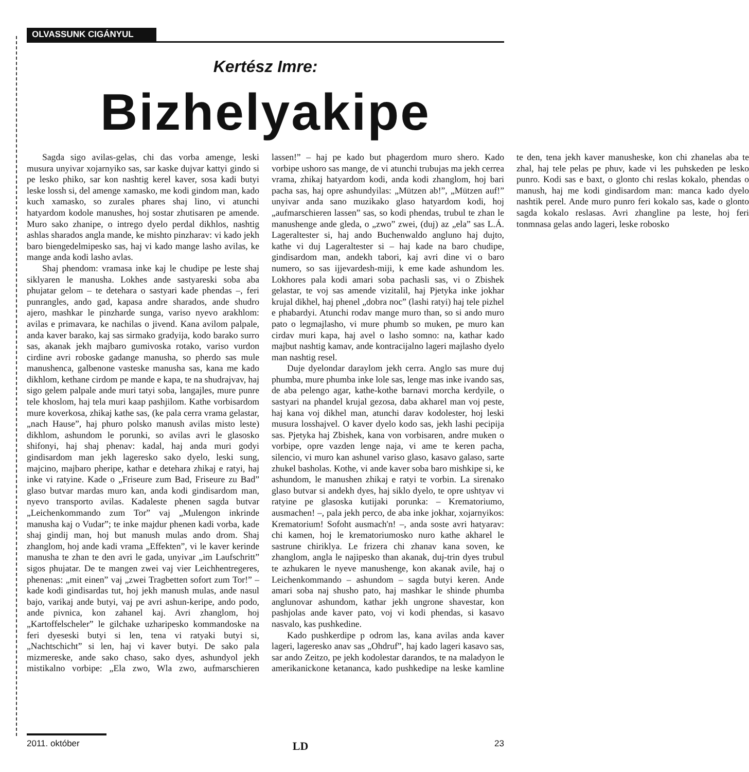OLVASSUNK CIGÁNYUL
Kertész Imre:
Bizhelyakipe
Sagda sigo avilas-gelas, chi das vorba amenge, leski musura unyivar xojarnyiko sas, sar kaske dujvar kattyi gindo si pe lesko phiko, sar kon nashtig kerel kaver, sosa kadi butyi leske lossh si, del amenge xamasko, me kodi gindom man, kado kuch xamasko, so zurales phares shaj lino, vi atunchi hatyardom kodole manushes, hoj sostar zhutisaren pe amende. Muro sako zhanipe, o intrego dyelo perdal dikhlos, nashtig ashlas sharados angla mande, ke mishto pinzharav: vi kado jekh baro biengedelmipesko sas, haj vi kado mange lasho avilas, ke mange anda kodi lasho avlas.
Shaj phendom: vramasa inke kaj le chudipe pe leste shaj siklyaren le manusha. Lokhes ande sastyareski soba aba phujatar gelom – te detehara o sastyari kade phendas –, feri punrangles, ando gad, kapasa andre sharados, ande shudro ajero, mashkar le pinzharde sunga, variso nyevo arakhlom: avilas e primavara, ke nachilas o jivend. Kana avilom palpale, anda kaver barako, kaj sas sirmako gradyija, kodo barako surro sas, akanak jekh majbaro gumivoska rotako, variso vurdon cirdine avri roboske gadange manusha, so pherdo sas mule manushenca, galbenone vasteske manusha sas, kana me kado dikhlom, kethane cirdom pe mande e kapa, te na shudrajvav, haj sigo gelem palpale ande muri tatyi soba, langajles, mure punre tele khoslom, haj tela muri kaap pashjilom. Kathe vorbisardom mure koverkosa, zhikaj kathe sas, (ke pala cerra vrama gelastar, „nach Hause”, haj phuro polsko manush avilas misto leste) dikhlom, ashundom le porunki, so avilas avri le glasosko shifonyi, haj shaj phenav: kadal, haj anda muri godyi gindisardom man jekh lageresko sako dyelo, leski sung, majcino, majbaro pheripe, kathar e detehara zhikaj e ratyi, haj inke vi ratyine. Kade o „Friseure zum Bad, Friseure zu Bad” glaso butvar mardas muro kan, anda kodi gindisardom man, nyevo transporto avilas. Kadaleste phenen sagda butvar „Leichenkommando zum Tor” vaj „Mulengon inkrinde manusha kaj o Vudar”; te inke majdur phenen kadi vorba, kade shaj gindij man, hoj but manush mulas ando drom. Shaj zhanglom, hoj ande kadi vrama „Effekten”, vi le kaver kerinde manusha te zhan te den avri le gada, unyivar „im Laufschritt” sigos phujatar. De te mangen zwei vaj vier Leichhentregeres, phenenas: „mit einen” vaj „zwei Tragbetten sofort zum Tor!” – kade kodi gindisardas tut, hoj jekh manush mulas, ande nasul bajo, varikaj ande butyi, vaj pe avri ashun-keripe, ando podo, ande pivnica, kon zahanel kaj. Avri zhanglom, hoj „Kartoffelscheler” le gilchake uzharipesko kommandoske na feri dyeseski butyi si len, tena vi ratyaki butyi si, „Nachtschicht” si len, haj vi kaver butyi. De sako pala mizmereske, ande sako chaso, sako dyes, ashundyol jekh mistikalno vorbipe: „Ela zwo, Wla zwo, aufmarschieren lassen!” – haj pe kado but phagerdom muro shero. Kado vorbipe ushoro sas mange, de vi atunchi trubujas ma jekh cerrea vrama, zhikaj hatyardom kodi, anda kodi zhanglom, hoj bari pacha sas, haj opre ashundyilas: „Mützen ab!”, „Mützen auf!” unyivar anda sano muzikako glaso hatyardom kodi, hoj „aufmarschieren lassen” sas, so kodi phendas, trubul te zhan le manushenge ande gleda, o „zwo” zwei, (duj) az „ela” sas L.Á. Lageraltester si, haj ando Buchenwaldo angluno haj dujto, kathe vi duj Lageraltester si – haj kade na baro chudipe, gindisardom man, andekh tabori, kaj avri dine vi o baro numero, so sas ijjevardesh-miji, k eme kade ashundom les. Lokhores pala kodi amari soba pachasli sas, vi o Zbishek gelastar, te voj sas amende vizitalil, haj Pjetyka inke jokhar krujal dikhel, haj phenel „dobra noc” (lashi ratyi) haj tele pizhel e phabardyi. Atunchi rodav mange muro than, so si ando muro pato o legmajlasho, vi mure phumb so muken, pe muro kan cirdav muri kapa, haj avel o lasho somno: na, kathar kado majbut nashtig kamav, ande kontracijalno lageri majlasho dyelo man nashtig resel.
Duje dyelondar daraylom jekh cerra. Anglo sas mure duj phumba, mure phumba inke lole sas, lenge mas inke ivando sas, de aba pelengo agar, kathe-kothe barnavi morcha kerdyile, o sastyari na phandel krujal gezosa, daba akharel man voj peste, haj kana voj dikhel man, atunchi darav kodolester, hoj leski musura losshajvel. O kaver dyelo kodo sas, jekh lashi pecipija sas. Pjetyka haj Zbishek, kana von vorbisaren, andre muken o vorbipe, opre vazden lenge naja, vi ame te keren pacha, silencio, vi muro kan ashunel variso glaso, kasavo galaso, sarte zhukel basholas. Kothe, vi ande kaver soba baro mishkipe si, ke ashundom, le manushen zhikaj e ratyi te vorbin. La sirenako glaso butvar si andekh dyes, haj siklo dyelo, te opre ushtyav vi ratyine pe glasoska kutijaki porunka: – Krematoriumo, ausmachen! –, pala jekh perco, de aba inke jokhar, xojarnyikos: Krematorium! Sofoht ausmach'n! –, anda soste avri hatyarav: chi kamen, hoj le krematoriumosko nuro kathe akharel le sastrune chiriklya. Le frizera chi zhanav kana soven, ke zhanglom, angla le najipesko than akanak, duj-trin dyes trubul te azhukaren le nyeve manushenge, kon akanak avile, haj o Leichenkommando – ashundom – sagda butyi keren. Ande amari soba naj shusho pato, haj mashkar le shinde phumba anglunovar ashundom, kathar jekh ungrone shavestar, kon pashjolas ande kaver pato, voj vi kodi phendas, si kasavo nasvalo, kas pushkedine.
Kado pushkerdipe p odrom las, kana avilas anda kaver lageri, lageresko anav sas „Ohdruf”, haj kado lageri kasavo sas, sar ando Zeitzo, pe jekh kodolestar darandos, te na maladyon le amerikanickone ketananca, kado pushkedipe na leske kamline te den, tena jekh kaver manusheske, kon chi zhanelas aba te zhal, haj tele pelas pe phuv, kade vi les puhskeden pe lesko punro. Kodi sas e baxt, o glonto chi reslas kokalo, phendas o manush, haj me kodi gindisardom man: manca kado dyelo nashtik perel. Ande muro punro feri kokalo sas, kade o glonto sagda kokalo reslasas. Avri zhangline pa leste, hoj feri tonmnasa gelas ando lageri, leske robosko
2011. október
LD
23